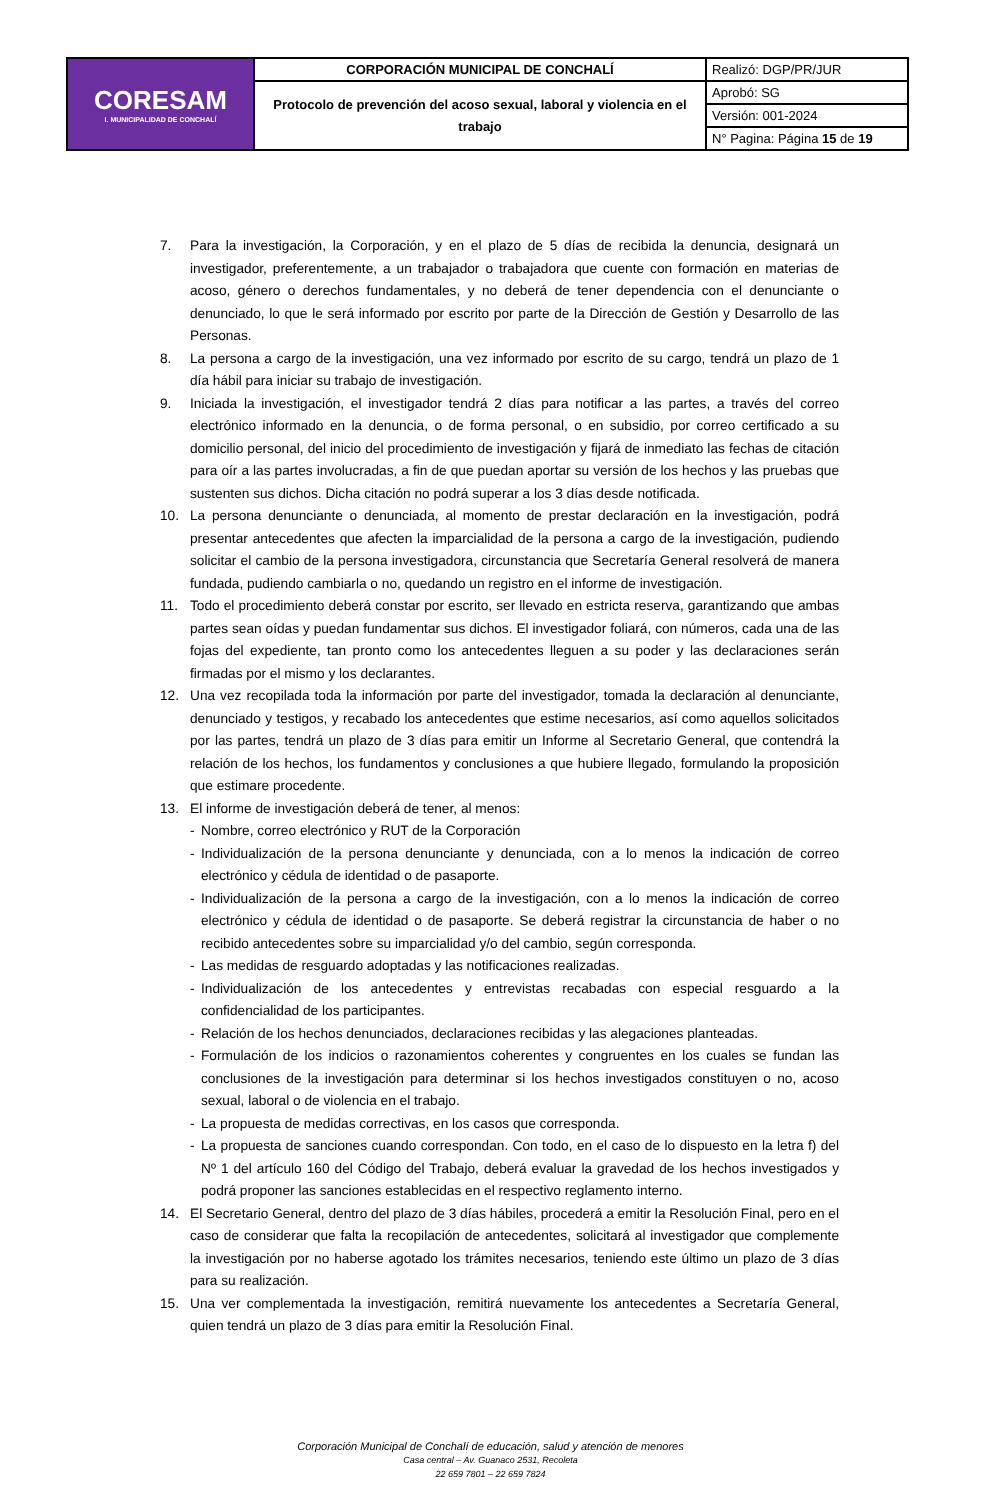| CORESAM I. MUNICIPALIDAD DE CONCHALÍ | CORPORACIÓN MUNICIPAL DE CONCHALÍ | Realizó: DGP/PR/JUR |
| | Protocolo de prevención del acoso sexual, laboral y violencia en el trabajo | Aprobó: SG |
| | | Versión: 001-2024 |
| | | N° Pagina: Página 15 de 19 |
7. Para la investigación, la Corporación, y en el plazo de 5 días de recibida la denuncia, designará un investigador, preferentemente, a un trabajador o trabajadora que cuente con formación en materias de acoso, género o derechos fundamentales, y no deberá de tener dependencia con el denunciante o denunciado, lo que le será informado por escrito por parte de la Dirección de Gestión y Desarrollo de las Personas.
8. La persona a cargo de la investigación, una vez informado por escrito de su cargo, tendrá un plazo de 1 día hábil para iniciar su trabajo de investigación.
9. Iniciada la investigación, el investigador tendrá 2 días para notificar a las partes, a través del correo electrónico informado en la denuncia, o de forma personal, o en subsidio, por correo certificado a su domicilio personal, del inicio del procedimiento de investigación y fijará de inmediato las fechas de citación para oír a las partes involucradas, a fin de que puedan aportar su versión de los hechos y las pruebas que sustenten sus dichos. Dicha citación no podrá superar a los 3 días desde notificada.
10. La persona denunciante o denunciada, al momento de prestar declaración en la investigación, podrá presentar antecedentes que afecten la imparcialidad de la persona a cargo de la investigación, pudiendo solicitar el cambio de la persona investigadora, circunstancia que Secretaría General resolverá de manera fundada, pudiendo cambiarla o no, quedando un registro en el informe de investigación.
11. Todo el procedimiento deberá constar por escrito, ser llevado en estricta reserva, garantizando que ambas partes sean oídas y puedan fundamentar sus dichos. El investigador foliará, con números, cada una de las fojas del expediente, tan pronto como los antecedentes lleguen a su poder y las declaraciones serán firmadas por el mismo y los declarantes.
12. Una vez recopilada toda la información por parte del investigador, tomada la declaración al denunciante, denunciado y testigos, y recabado los antecedentes que estime necesarios, así como aquellos solicitados por las partes, tendrá un plazo de 3 días para emitir un Informe al Secretario General, que contendrá la relación de los hechos, los fundamentos y conclusiones a que hubiere llegado, formulando la proposición que estimare procedente.
13. El informe de investigación deberá de tener, al menos:
- Nombre, correo electrónico y RUT de la Corporación
- Individualización de la persona denunciante y denunciada, con a lo menos la indicación de correo electrónico y cédula de identidad o de pasaporte.
- Individualización de la persona a cargo de la investigación, con a lo menos la indicación de correo electrónico y cédula de identidad o de pasaporte. Se deberá registrar la circunstancia de haber o no recibido antecedentes sobre su imparcialidad y/o del cambio, según corresponda.
- Las medidas de resguardo adoptadas y las notificaciones realizadas.
- Individualización de los antecedentes y entrevistas recabadas con especial resguardo a la confidencialidad de los participantes.
- Relación de los hechos denunciados, declaraciones recibidas y las alegaciones planteadas.
- Formulación de los indicios o razonamientos coherentes y congruentes en los cuales se fundan las conclusiones de la investigación para determinar si los hechos investigados constituyen o no, acoso sexual, laboral o de violencia en el trabajo.
- La propuesta de medidas correctivas, en los casos que corresponda.
- La propuesta de sanciones cuando correspondan. Con todo, en el caso de lo dispuesto en la letra f) del Nº 1 del artículo 160 del Código del Trabajo, deberá evaluar la gravedad de los hechos investigados y podrá proponer las sanciones establecidas en el respectivo reglamento interno.
14. El Secretario General, dentro del plazo de 3 días hábiles, procederá a emitir la Resolución Final, pero en el caso de considerar que falta la recopilación de antecedentes, solicitará al investigador que complemente la investigación por no haberse agotado los trámites necesarios, teniendo este último un plazo de 3 días para su realización.
15. Una ver complementada la investigación, remitirá nuevamente los antecedentes a Secretaría General, quien tendrá un plazo de 3 días para emitir la Resolución Final.
Corporación Municipal de Conchalí de educación, salud y atención de menores
Casa central – Av. Guanaco 2531, Recoleta
22 659 7801 – 22 659 7824